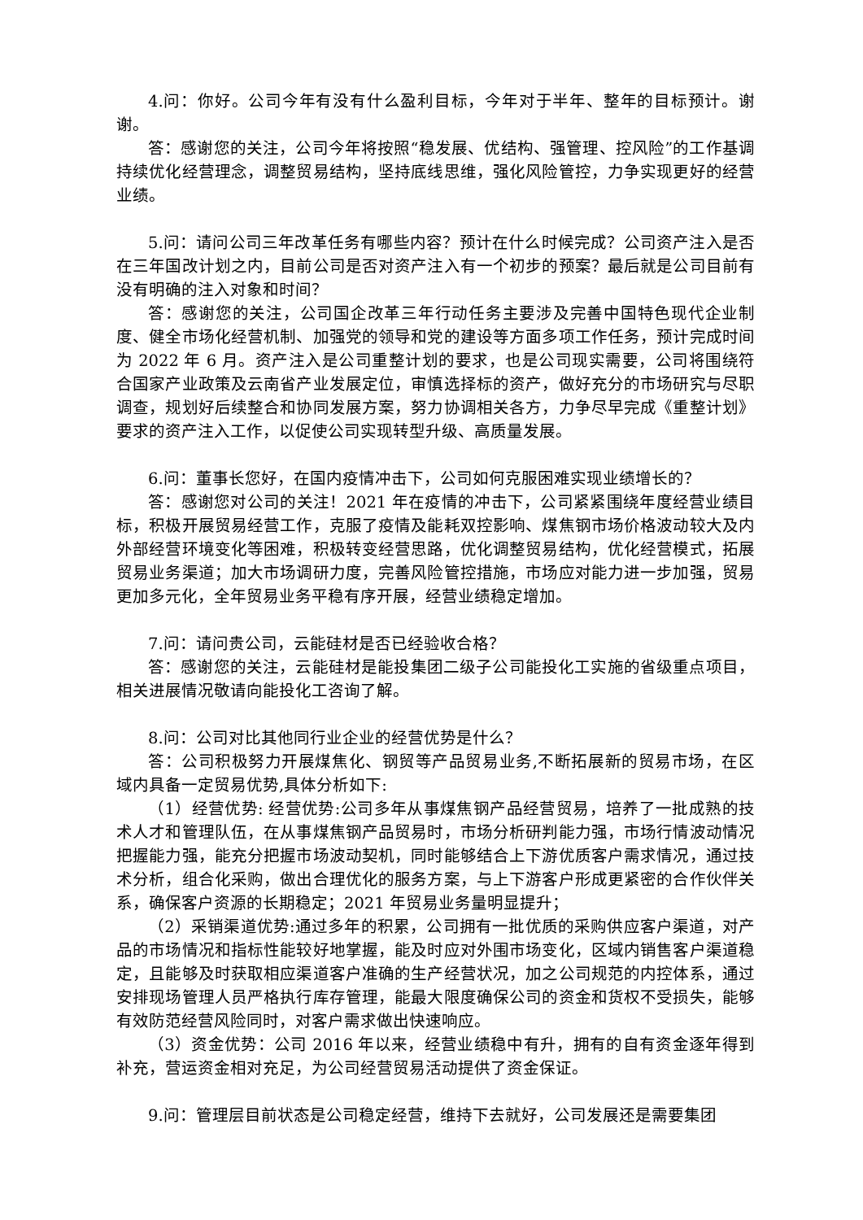4.问：你好。公司今年有没有什么盈利目标，今年对于半年、整年的目标预计。谢谢。
答：感谢您的关注，公司今年将按照“稳发展、优结构、强管理、控风险”的工作基调持续优化经营理念，调整贸易结构，坚持底线思维，强化风险管控，力争实现更好的经营业绩。
5.问：请问公司三年改革任务有哪些内容？预计在什么时候完成？公司资产注入是否在三年国改计划之内，目前公司是否对资产注入有一个初步的预案？最后就是公司目前有没有明确的注入对象和时间？
答：感谢您的关注，公司国企改革三年行动任务主要涉及完善中国特色现代企业制度、健全市场化经营机制、加强党的领导和党的建设等方面多项工作任务，预计完成时间为 2022 年 6 月。资产注入是公司重整计划的要求，也是公司现实需要，公司将围绕符合国家产业政策及云南省产业发展定位，审慎选择标的资产，做好充分的市场研究与尽职调查，规划好后续整合和协同发展方案，努力协调相关各方，力争尽早完成《重整计划》要求的资产注入工作，以促使公司实现转型升级、高质量发展。
6.问：董事长您好，在国内疫情冲击下，公司如何克服困难实现业绩增长的？
答：感谢您对公司的关注！2021 年在疫情的冲击下，公司紧紧围绕年度经营业绩目标，积极开展贸易经营工作，克服了疫情及能耗双控影响、煤焦钢市场价格波动较大及内外部经营环境变化等困难，积极转变经营思路，优化调整贸易结构，优化经营模式，拓展贸易业务渠道；加大市场调研力度，完善风险管控措施，市场应对能力进一步加强，贸易更加多元化，全年贸易业务平稳有序开展，经营业绩稳定增加。
7.问：请问贵公司，云能硅材是否已经验收合格？
答：感谢您的关注，云能硅材是能投集团二级子公司能投化工实施的省级重点项目，相关进展情况敬请向能投化工咨询了解。
8.问：公司对比其他同行业企业的经营优势是什么？
答：公司积极努力开展煤焦化、钢贸等产品贸易业务,不断拓展新的贸易市场，在区域内具备一定贸易优势,具体分析如下:
（1）经营优势: 经营优势:公司多年从事煤焦钢产品经营贸易，培养了一批成熟的技术人才和管理队伍，在从事煤焦钢产品贸易时，市场分析研判能力强，市场行情波动情况把握能力强，能充分把握市场波动契机，同时能够结合上下游优质客户需求情况，通过技术分析，组合化采购，做出合理优化的服务方案，与上下游客户形成更紧密的合作伙伴关系，确保客户资源的长期稳定；2021 年贸易业务量明显提升；
（2）采销渠道优势:通过多年的积累，公司拥有一批优质的采购供应客户渠道，对产品的市场情况和指标性能较好地掌握，能及时应对外围市场变化，区域内销售客户渠道稳定，且能够及时获取相应渠道客户准确的生产经营状况，加之公司规范的内控体系，通过安排现场管理人员严格执行库存管理，能最大限度确保公司的资金和货权不受损失，能够有效防范经营风险同时，对客户需求做出快速响应。
（3）资金优势：公司 2016 年以来，经营业绩稳中有升，拥有的自有资金逐年得到补充，营运资金相对充足，为公司经营贸易活动提供了资金保证。
9.问：管理层目前状态是公司稳定经营，维持下去就好，公司发展还是需要集团